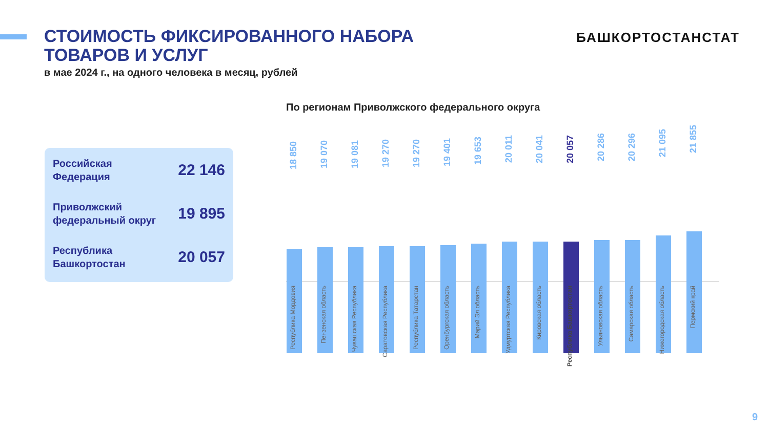СТОИМОСТЬ ФИКСИРОВАННОГО НАБОРА ТОВАРОВ И УСЛУГ
в мае 2024 г., на одного человека в месяц, рублей
БАШКОРТОСТАНСТАТ
Российская
Федерация
22 146
Приволжский
федеральный округ
19 895
Республика
Башкортостан
20 057
По регионам Приволжского федерального округа
18 850
Республика Мордовия
19 070
Пензенская область
19 081
Чувашская Республика
19 270
Саратовская Республика
19 270
Республика Татарстан
19 401
Оренбургская область
19 653
Марий Эл область
20 011
Удмуртская Республика
20 041
Кировская область
20 057
Республика Башкортостан
20 286
Ульяновская область
20 296
Самарская область
21 095
Нижегородская область
21 855
Пермский край
9